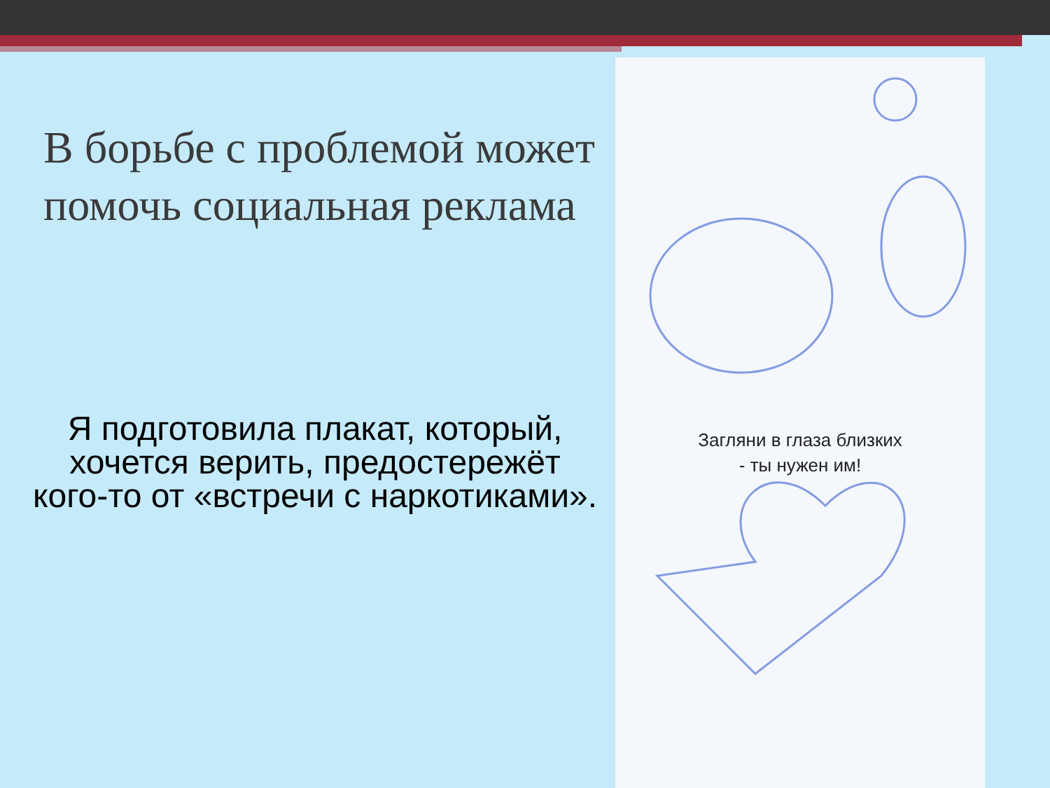В борьбе с проблемой может помочь социальная реклама
Я подготовила плакат, который, хочется верить, предостережёт кого-то от «встречи с наркотиками».
Загляни в глаза близких
- ты нужен им!